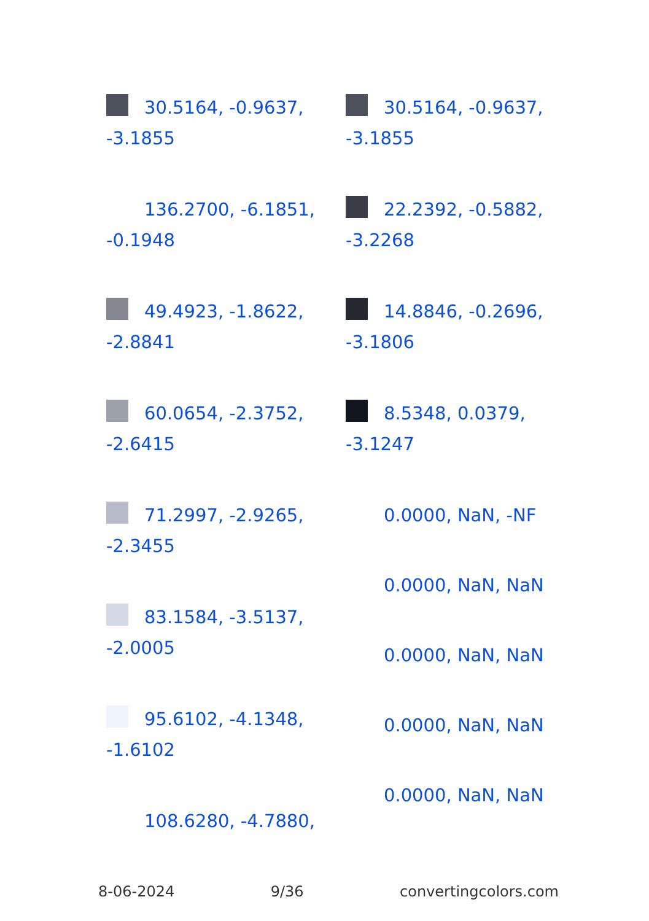30.5164, -0.9637, -3.1855
136.2700, -6.1851, -0.1948
49.4923, -1.8622, -2.8841
60.0654, -2.3752, -2.6415
71.2997, -2.9265, -2.3455
83.1584, -3.5137, -2.0005
95.6102, -4.1348, -1.6102
108.6280, -4.7880,
30.5164, -0.9637, -3.1855
22.2392, -0.5882, -3.2268
14.8846, -0.2696, -3.1806
8.5348, 0.0379, -3.1247
0.0000, NaN, -NF
0.0000, NaN, NaN
0.0000, NaN, NaN
0.0000, NaN, NaN
0.0000, NaN, NaN
8-06-2024 9/36 convertingcolors.com